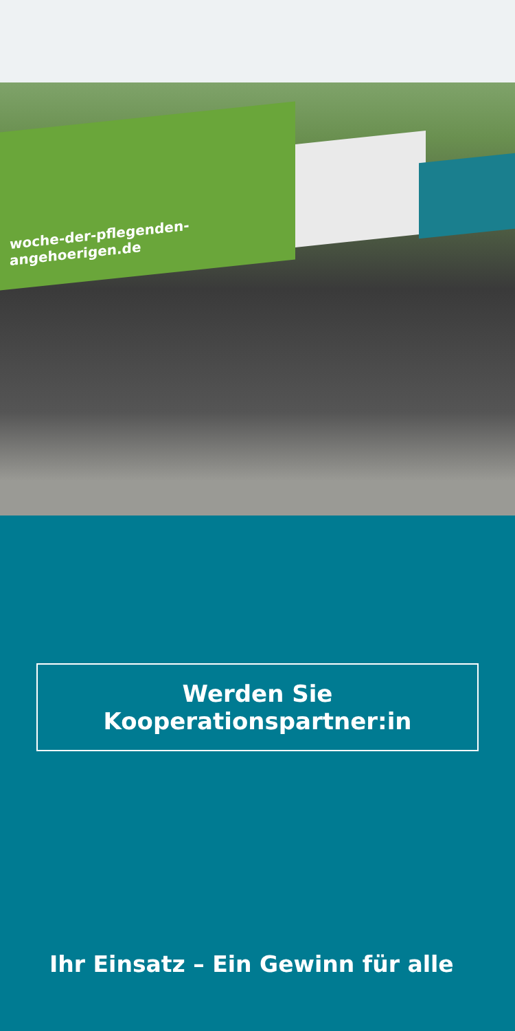woche-der-pflegenden-angehoerigen.de
Werden Sie Kooperationspartner:in
Ihr Einsatz – Ein Gewinn für alle